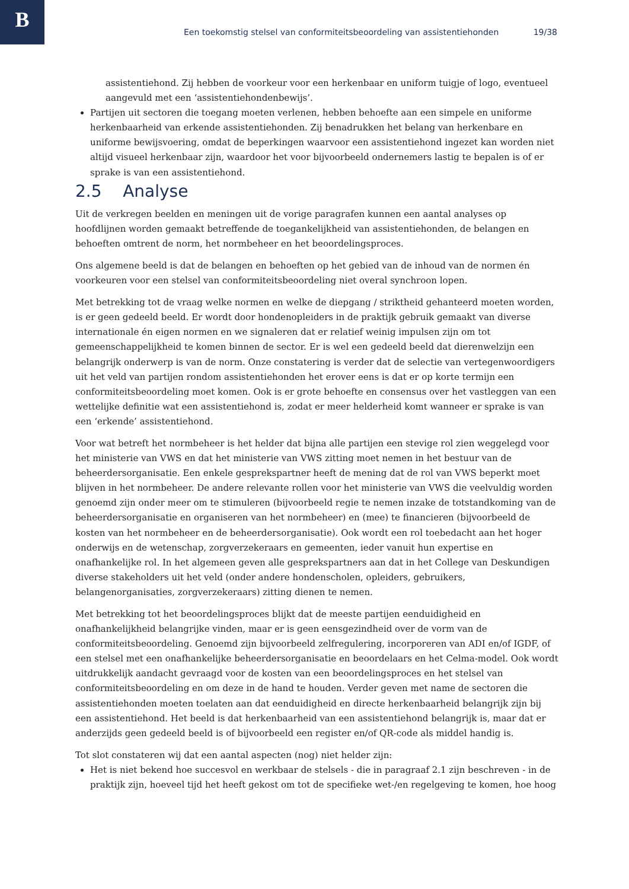B
Een toekomstig stelsel van conformiteitsbeoordeling van assistentiehonden 19/38
assistentiehond. Zij hebben de voorkeur voor een herkenbaar en uniform tuigje of logo, eventueel aangevuld met een ‘assistentiehondenbewijs’.
Partijen uit sectoren die toegang moeten verlenen, hebben behoefte aan een simpele en uniforme herkenbaarheid van erkende assistentiehonden. Zij benadrukken het belang van herkenbare en uniforme bewijsvoering, omdat de beperkingen waarvoor een assistentiehond ingezet kan worden niet altijd visueel herkenbaar zijn, waardoor het voor bijvoorbeeld ondernemers lastig te bepalen is of er sprake is van een assistentiehond.
2.5 Analyse
Uit de verkregen beelden en meningen uit de vorige paragrafen kunnen een aantal analyses op hoofdlijnen worden gemaakt betreffende de toegankelijkheid van assistentiehonden, de belangen en behoeften omtrent de norm, het normbeheer en het beoordelingsproces.
Ons algemene beeld is dat de belangen en behoeften op het gebied van de inhoud van de normen én voorkeuren voor een stelsel van conformiteitsbeoordeling niet overal synchroon lopen.
Met betrekking tot de vraag welke normen en welke de diepgang / striktheid gehanteerd moeten worden, is er geen gedeeld beeld. Er wordt door hondenopleiders in de praktijk gebruik gemaakt van diverse internationale én eigen normen en we signaleren dat er relatief weinig impulsen zijn om tot gemeenschappelijkheid te komen binnen de sector. Er is wel een gedeeld beeld dat dierenwelzijn een belangrijk onderwerp is van de norm. Onze constatering is verder dat de selectie van vertegenwoordigers uit het veld van partijen rondom assistentiehonden het erover eens is dat er op korte termijn een conformiteitsbeoordeling moet komen. Ook is er grote behoefte en consensus over het vastleggen van een wettelijke definitie wat een assistentiehond is, zodat er meer helderheid komt wanneer er sprake is van een ‘erkende’ assistentiehond.
Voor wat betreft het normbeheer is het helder dat bijna alle partijen een stevige rol zien weggelegd voor het ministerie van VWS en dat het ministerie van VWS zitting moet nemen in het bestuur van de beheerdersorganisatie. Een enkele gesprekspartner heeft de mening dat de rol van VWS beperkt moet blijven in het normbeheer. De andere relevante rollen voor het ministerie van VWS die veelvuldig worden genoemd zijn onder meer om te stimuleren (bijvoorbeeld regie te nemen inzake de totstandkoming van de beheerdersorganisatie en organiseren van het normbeheer) en (mee) te financieren (bijvoorbeeld de kosten van het normbeheer en de beheerdersorganisatie). Ook wordt een rol toebedacht aan het hoger onderwijs en de wetenschap, zorgverzekeraars en gemeenten, ieder vanuit hun expertise en onafhankelijke rol. In het algemeen geven alle gesprekspartners aan dat in het College van Deskundigen diverse stakeholders uit het veld (onder andere hondenscholen, opleiders, gebruikers, belangenorganisaties, zorgverzekeraars) zitting dienen te nemen.
Met betrekking tot het beoordelingsproces blijkt dat de meeste partijen eenduidigheid en onafhankelijkheid belangrijke vinden, maar er is geen eensgezindheid over de vorm van de conformiteitsbeoordeling. Genoemd zijn bijvoorbeeld zelfregulering, incorporeren van ADI en/of IGDF, of een stelsel met een onafhankelijke beheerdersorganisatie en beoordelaars en het Celma-model. Ook wordt uitdrukkelijk aandacht gevraagd voor de kosten van een beoordelingsproces en het stelsel van conformiteitsbeoordeling en om deze in de hand te houden. Verder geven met name de sectoren die assistentiehonden moeten toelaten aan dat eenduidigheid en directe herkenbaarheid belangrijk zijn bij een assistentiehond. Het beeld is dat herkenbaarheid van een assistentiehond belangrijk is, maar dat er anderzijds geen gedeeld beeld is of bijvoorbeeld een register en/of QR-code als middel handig is.
Tot slot constateren wij dat een aantal aspecten (nog) niet helder zijn:
Het is niet bekend hoe succesvol en werkbaar de stelsels - die in paragraaf 2.1 zijn beschreven - in de praktijk zijn, hoeveel tijd het heeft gekost om tot de specifieke wet-/en regelgeving te komen, hoe hoog